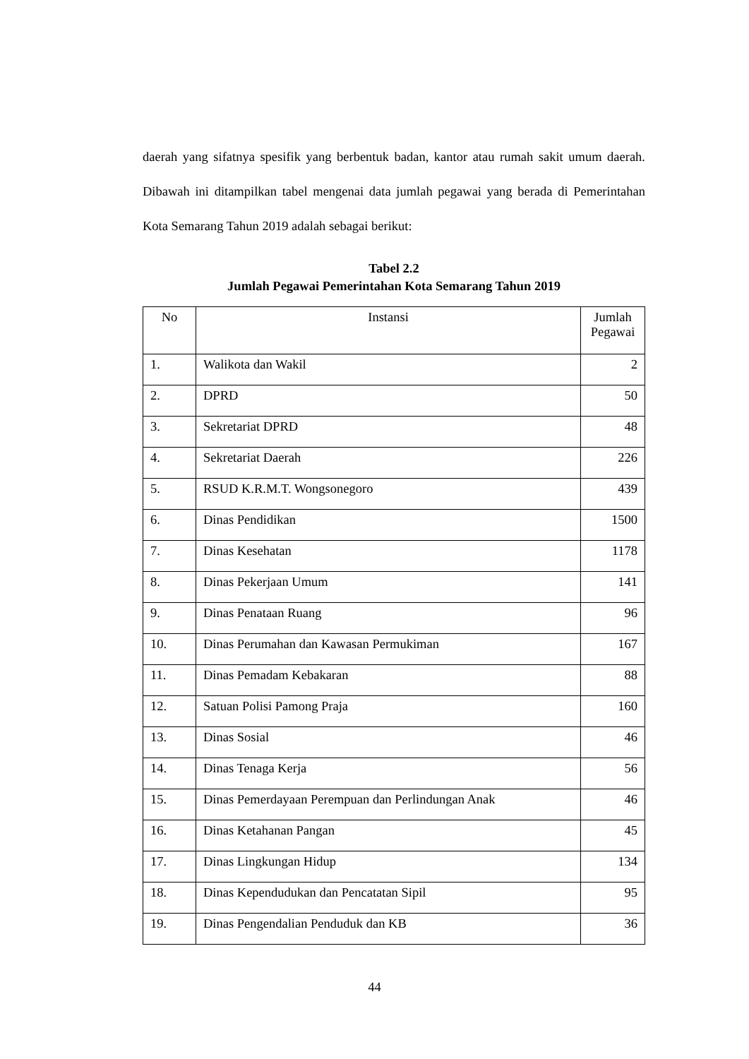daerah yang sifatnya spesifik yang berbentuk badan, kantor atau rumah sakit umum daerah. Dibawah ini ditampilkan tabel mengenai data jumlah pegawai yang berada di Pemerintahan Kota Semarang Tahun 2019 adalah sebagai berikut:
Tabel 2.2
Jumlah Pegawai Pemerintahan Kota Semarang Tahun 2019
| No | Instansi | Jumlah Pegawai |
| --- | --- | --- |
| 1. | Walikota dan Wakil | 2 |
| 2. | DPRD | 50 |
| 3. | Sekretariat DPRD | 48 |
| 4. | Sekretariat Daerah | 226 |
| 5. | RSUD K.R.M.T. Wongsonegoro | 439 |
| 6. | Dinas Pendidikan | 1500 |
| 7. | Dinas Kesehatan | 1178 |
| 8. | Dinas Pekerjaan Umum | 141 |
| 9. | Dinas Penataan Ruang | 96 |
| 10. | Dinas Perumahan dan Kawasan Permukiman | 167 |
| 11. | Dinas Pemadam Kebakaran | 88 |
| 12. | Satuan Polisi Pamong Praja | 160 |
| 13. | Dinas Sosial | 46 |
| 14. | Dinas Tenaga Kerja | 56 |
| 15. | Dinas Pemerdayaan Perempuan dan Perlindungan Anak | 46 |
| 16. | Dinas Ketahanan Pangan | 45 |
| 17. | Dinas Lingkungan Hidup | 134 |
| 18. | Dinas Kependudukan dan Pencatatan Sipil | 95 |
| 19. | Dinas Pengendalian Penduduk dan KB | 36 |
44